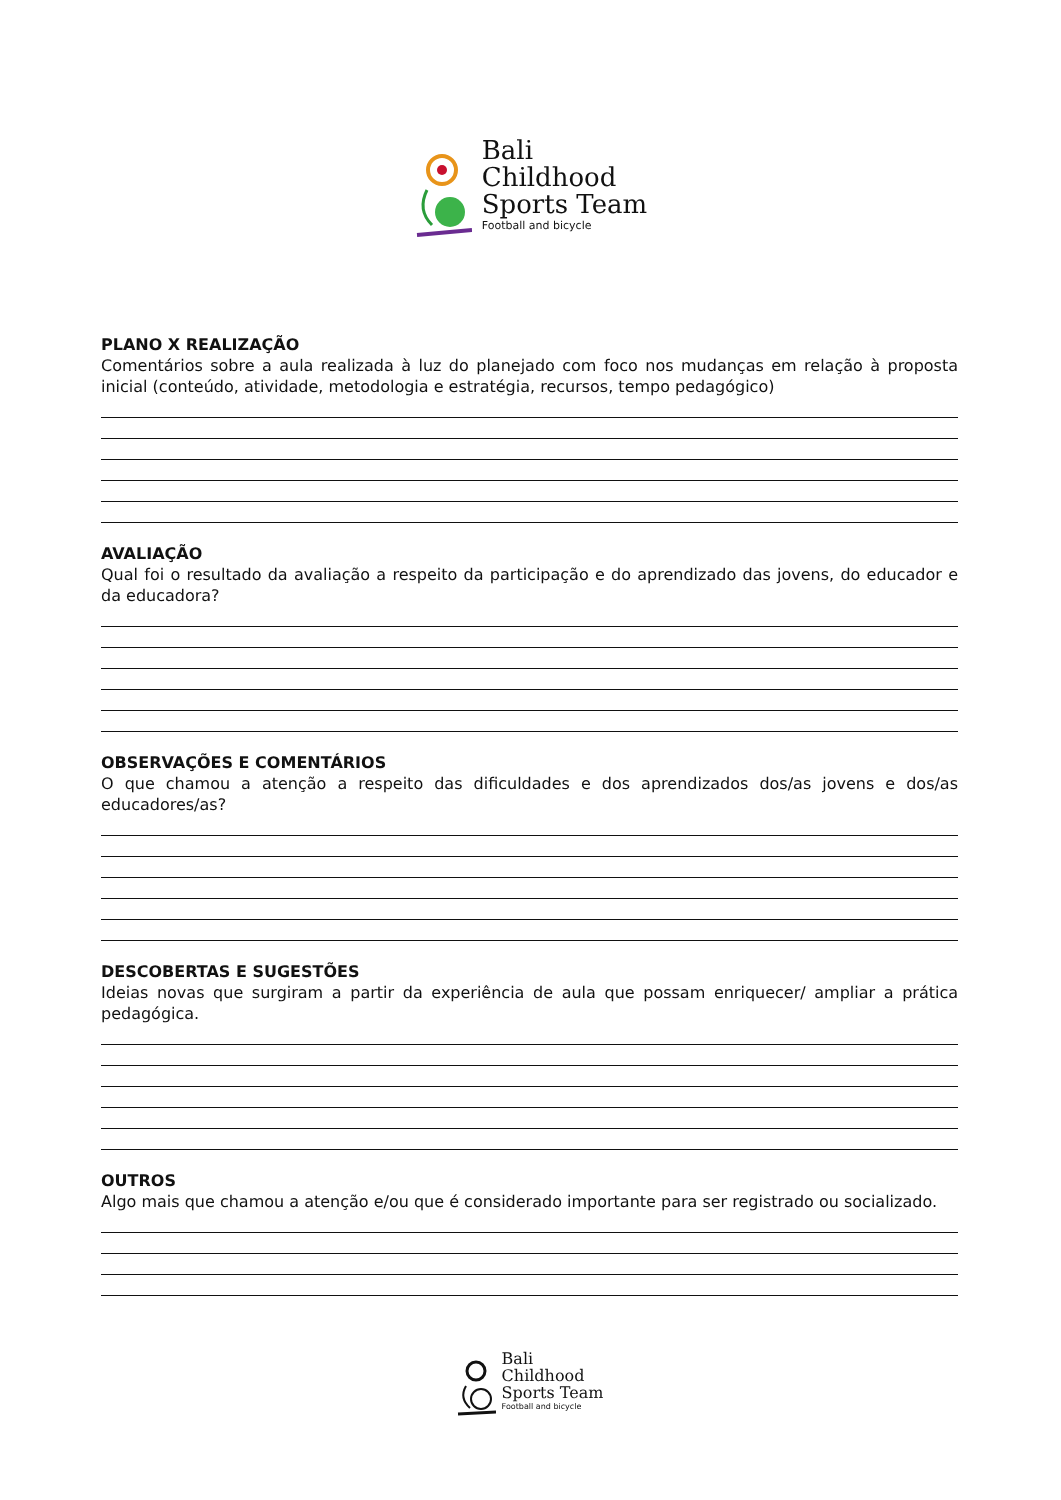Bali
Childhood
Sports Team
Football and bicycle
PLANO X REALIZAÇÃO
Comentários sobre a aula realizada à luz do planejado com foco nos mudanças em relação à proposta inicial (conteúdo, atividade, metodologia e estratégia, recursos, tempo pedagógico)
AVALIAÇÃO
Qual foi o resultado da avaliação a respeito da participação e do aprendizado das jovens, do educador e da educadora?
OBSERVAÇÕES E COMENTÁRIOS
O que chamou a atenção a respeito das dificuldades e dos aprendizados dos/as jovens e dos/as educadores/as?
DESCOBERTAS E SUGESTÕES
Ideias novas que surgiram a partir da experiência de aula que possam enriquecer/ ampliar a prática pedagógica.
OUTROS
Algo mais que chamou a atenção e/ou que é considerado importante para ser registrado ou socializado.
Bali
Childhood
Sports Team
Football and bicycle